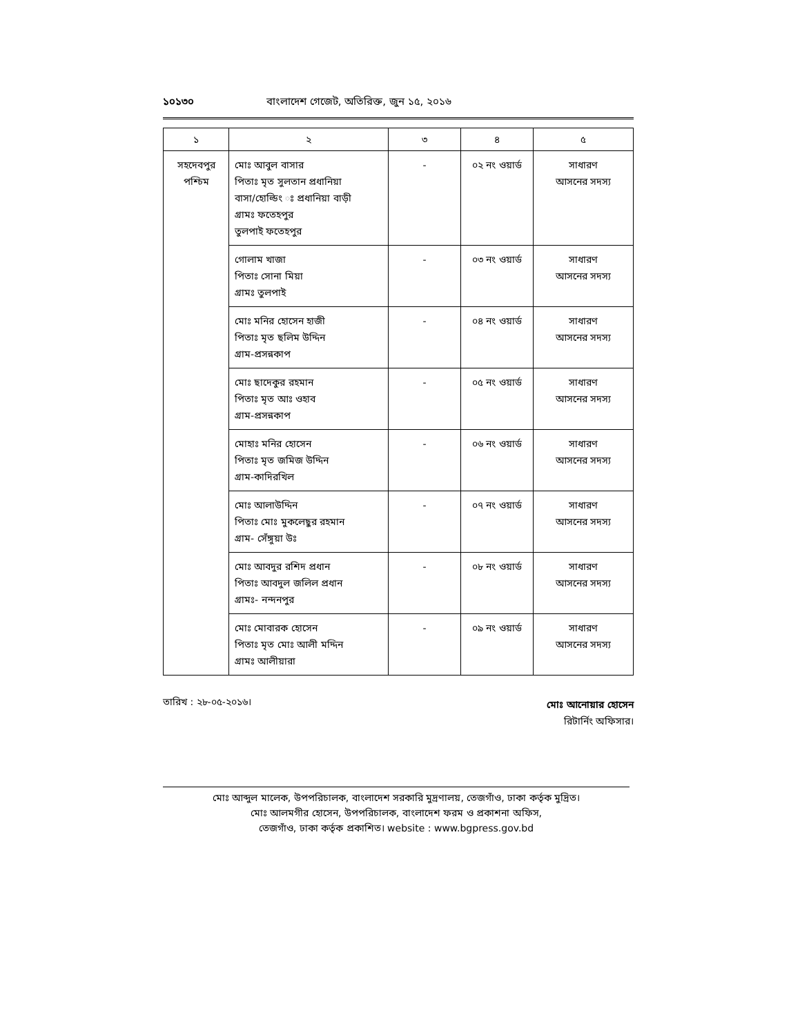১০১৩০ বাংলাদেশ গেজেট, অতিরিক্ত, জুন ১৫, ২০১৬
| ১ | ২ | ৩ | ৪ | ৫ |
| --- | --- | --- | --- | --- |
| সহদেবপুর পশ্চিম | মোঃ আবুল বাসার পিতাঃ মৃত সুলতান প্রধানিয়া বাসা/হোল্ডিং ঃ প্রধানিয়া বাড়ী গ্রামঃ ফতেহপুর তুলপাই ফতেহপুর | - | ০২ নং ওয়ার্ড | সাধারণ আসনের সদস্য |
| | গোলাম খাজা পিতাঃ সোনা মিয়া গ্রামঃ তুলপাই | - | ০৩ নং ওয়ার্ড | সাধারণ আসনের সদস্য |
| | মোঃ মনির হোসেন হাজী পিতাঃ মৃত ছলিম উদ্দিন গ্রাম-প্রসন্নকাপ | - | ০৪ নং ওয়ার্ড | সাধারণ আসনের সদস্য |
| | মোঃ ছাদেকুর রহমান পিতাঃ মৃত আঃ ওহাব গ্রাম-প্রসন্নকাপ | - | ০৫ নং ওয়ার্ড | সাধারণ আসনের সদস্য |
| | মোহাঃ মনির হোসেন পিতাঃ মৃত জমিজ উদ্দিন গ্রাম-কাদিরখিল | - | ০৬ নং ওয়ার্ড | সাধারণ আসনের সদস্য |
| | মোঃ আলাউদ্দিন পিতাঃ মোঃ মুকলেছুর রহমান গ্রাম- সেঁঙ্গুয়া উঃ | - | ০৭ নং ওয়ার্ড | সাধারণ আসনের সদস্য |
| | মোঃ আবদুর রশিদ প্রধান পিতাঃ আবদুল জলিল প্রধান গ্রামঃ- নন্দনপুর | - | ০৮ নং ওয়ার্ড | সাধারণ আসনের সদস্য |
| | মোঃ মোবারক হোসেন পিতাঃ মৃত মোঃ আলী মদ্দিন গ্রামঃ আলীয়ারা | - | ০৯ নং ওয়ার্ড | সাধারণ আসনের সদস্য |
তারিখ : ২৮-০৫-২০১৬।
মোঃ আনোয়ার হোসেন
রিটার্নিং অফিসার।
মোঃ আব্দুল মালেক, উপপরিচালক, বাংলাদেশ সরকারি মুদ্রণালয়, তেজগাঁও, ঢাকা কর্তৃক মুদ্রিত।
মোঃ আলমগীর হোসেন, উপপরিচালক, বাংলাদেশ ফরম ও প্রকাশনা অফিস,
তেজগাঁও, ঢাকা কর্তৃক প্রকাশিত। website : www.bgpress.gov.bd